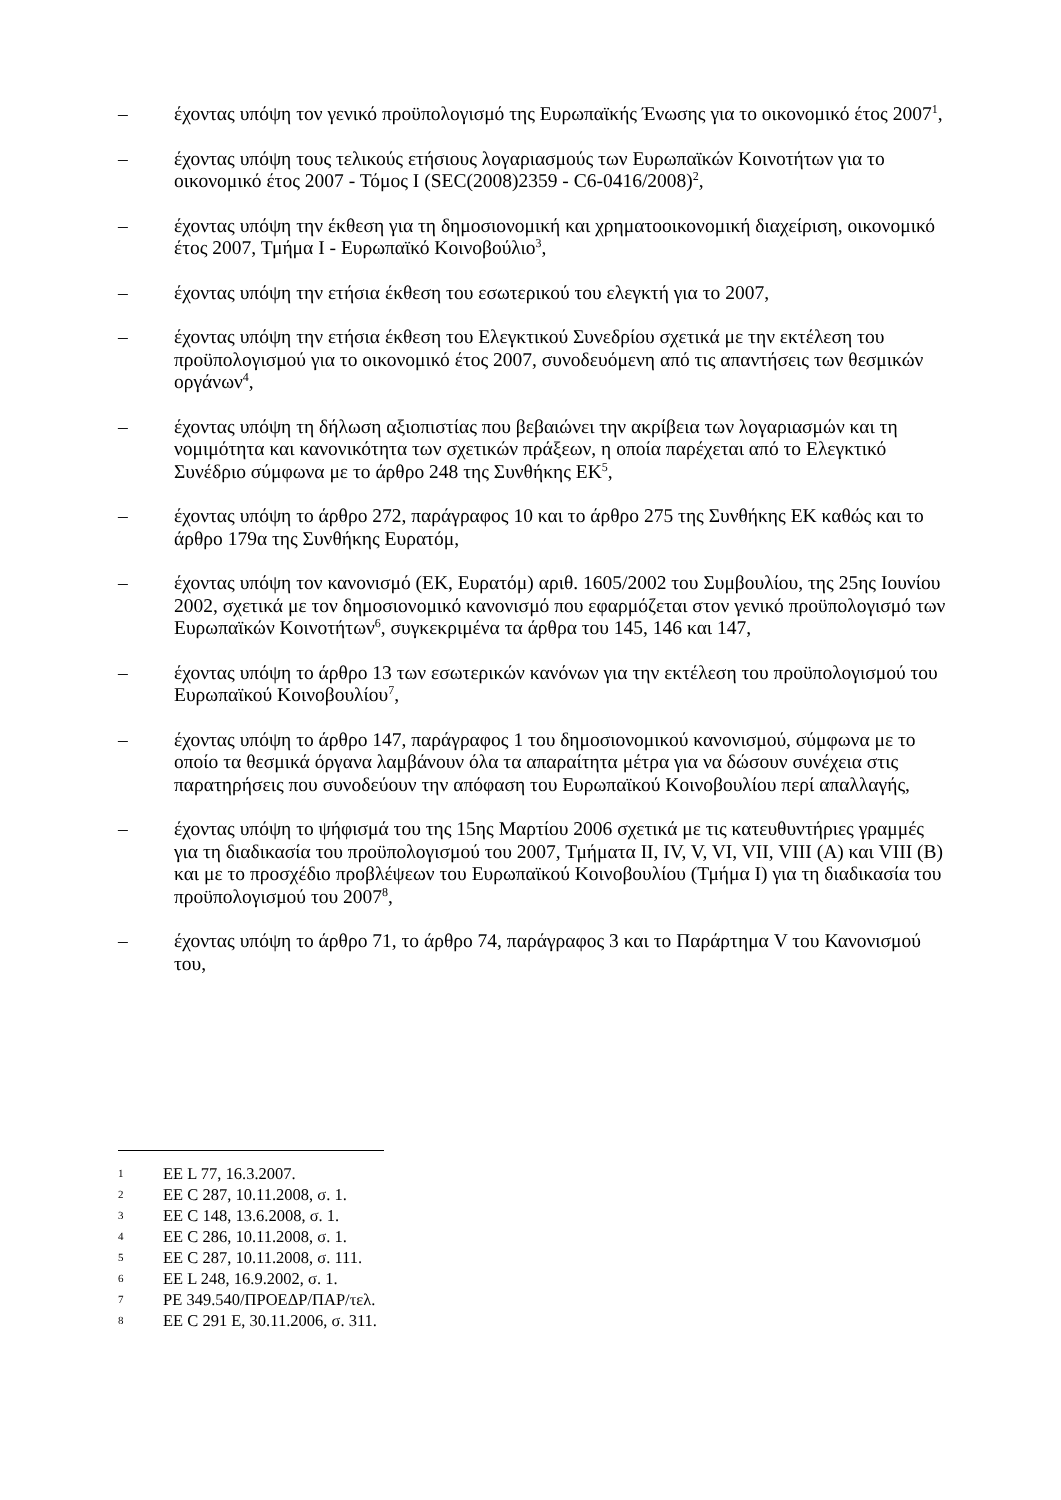– έχοντας υπόψη τον γενικό προϋπολογισμό της Ευρωπαϊκής Ένωσης για το οικονομικό έτος 2007<sup>1</sup>,
– έχοντας υπόψη τους τελικούς ετήσιους λογαριασμούς των Ευρωπαϊκών Κοινοτήτων για το οικονομικό έτος 2007 - Τόμος I (SEC(2008)2359 - C6-0416/2008)<sup>2</sup>,
– έχοντας υπόψη την έκθεση για τη δημοσιονομική και χρηματοοικονομική διαχείριση, οικονομικό έτος 2007, Τμήμα I - Ευρωπαϊκό Κοινοβούλιο<sup>3</sup>,
– έχοντας υπόψη την ετήσια έκθεση του εσωτερικού του ελεγκτή για το 2007,
– έχοντας υπόψη την ετήσια έκθεση του Ελεγκτικού Συνεδρίου σχετικά με την εκτέλεση του προϋπολογισμού για το οικονομικό έτος 2007, συνοδευόμενη από τις απαντήσεις των θεσμικών οργάνων<sup>4</sup>,
– έχοντας υπόψη τη δήλωση αξιοπιστίας που βεβαιώνει την ακρίβεια των λογαριασμών και τη νομιμότητα και κανονικότητα των σχετικών πράξεων, η οποία παρέχεται από το Ελεγκτικό Συνέδριο σύμφωνα με το άρθρο 248 της Συνθήκης ΕΚ<sup>5</sup>,
– έχοντας υπόψη το άρθρο 272, παράγραφος 10 και το άρθρο 275 της Συνθήκης ΕΚ καθώς και το άρθρο 179α της Συνθήκης Ευρατόμ,
– έχοντας υπόψη τον κανονισμό (ΕΚ, Ευρατόμ) αριθ. 1605/2002 του Συμβουλίου, της 25ης Ιουνίου 2002, σχετικά με τον δημοσιονομικό κανονισμό που εφαρμόζεται στον γενικό προϋπολογισμό των Ευρωπαϊκών Κοινοτήτων<sup>6</sup>, συγκεκριμένα τα άρθρα του 145, 146 και 147,
– έχοντας υπόψη το άρθρο 13 των εσωτερικών κανόνων για την εκτέλεση του προϋπολογισμού του Ευρωπαϊκού Κοινοβουλίου<sup>7</sup>,
– έχοντας υπόψη το άρθρο 147, παράγραφος 1 του δημοσιονομικού κανονισμού, σύμφωνα με το οποίο τα θεσμικά όργανα λαμβάνουν όλα τα απαραίτητα μέτρα για να δώσουν συνέχεια στις παρατηρήσεις που συνοδεύουν την απόφαση του Ευρωπαϊκού Κοινοβουλίου περί απαλλαγής,
– έχοντας υπόψη το ψήφισμά του της 15ης Μαρτίου 2006 σχετικά με τις κατευθυντήριες γραμμές για τη διαδικασία του προϋπολογισμού του 2007, Τμήματα II, IV, V, VI, VII, VIII (A) και VIII (B) και με το προσχέδιο προβλέψεων του Ευρωπαϊκού Κοινοβουλίου (Τμήμα I) για τη διαδικασία του προϋπολογισμού του 2007<sup>8</sup>,
– έχοντας υπόψη το άρθρο 71, το άρθρο 74, παράγραφος 3 και το Παράρτημα V του Κανονισμού του,
1 ΕΕ L 77, 16.3.2007.
2 ΕΕ C 287, 10.11.2008, σ. 1.
3 ΕΕ C 148, 13.6.2008, σ. 1.
4 ΕΕ C 286, 10.11.2008, σ. 1.
5 ΕΕ C 287, 10.11.2008, σ. 111.
6 ΕΕ L 248, 16.9.2002, σ. 1.
7 PE 349.540/ΠΡΟΕΔΡ/ΠΑΡ/τελ.
8 ΕΕ C 291 E, 30.11.2006, σ. 311.